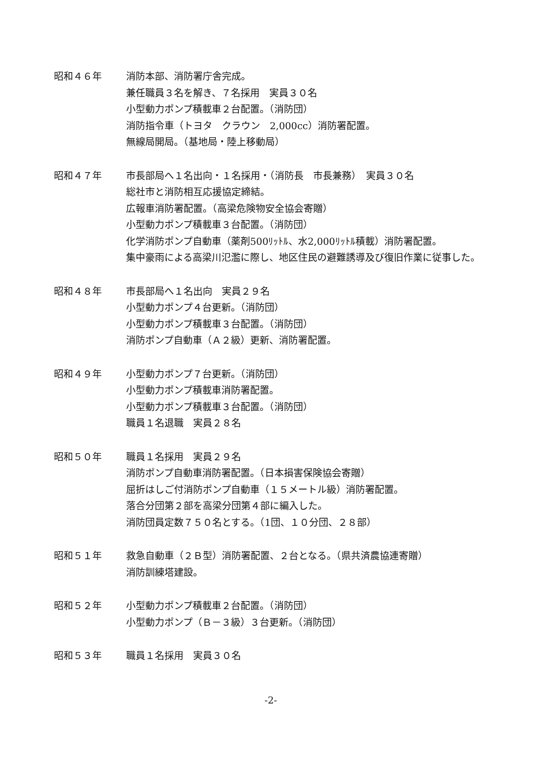昭和４６年 消防本部、消防署庁舎完成。
兼任職員３名を解き、７名採用　実員３０名
小型動力ポンプ積載車２台配置。（消防団）
消防指令車（トヨタ　クラウン　2,000cc）消防署配置。
無線局開局。（基地局・陸上移動局）
昭和４７年 市長部局へ１名出向・１名採用・（消防長　市長兼務）　実員３０名
総社市と消防相互応援協定締結。
広報車消防署配置。（高梁危険物安全協会寄贈）
小型動力ポンプ積載車３台配置。（消防団）
化学消防ポンプ自動車（薬剤500ﾘｯﾄﾙ、水2,000ﾘｯﾄﾙ積載）消防署配置。
集中豪雨による高梁川氾濫に際し、地区住民の避難誘導及び復旧作業に従事した。
昭和４８年 市長部局へ１名出向　実員２９名
小型動力ポンプ４台更新。（消防団）
小型動力ポンプ積載車３台配置。（消防団）
消防ポンプ自動車（Ａ２級）更新、消防署配置。
昭和４９年 小型動力ポンプ７台更新。（消防団）
小型動力ポンプ積載車消防署配置。
小型動力ポンプ積載車３台配置。（消防団）
職員１名退職　実員２８名
昭和５０年 職員１名採用　実員２９名
消防ポンプ自動車消防署配置。（日本損害保険協会寄贈）
屈折はしご付消防ポンプ自動車（１５メートル級）消防署配置。
落合分団第２部を高梁分団第４部に編入した。
消防団員定数７５０名とする。（1団、１０分団、２８部）
昭和５１年 救急自動車（２Ｂ型）消防署配置、２台となる。（県共済農協連寄贈）
消防訓練塔建設。
昭和５２年 小型動力ポンプ積載車２台配置。（消防団）
小型動力ポンプ（Ｂ－３級）３台更新。（消防団）
昭和５３年 職員１名採用　実員３０名
-2-